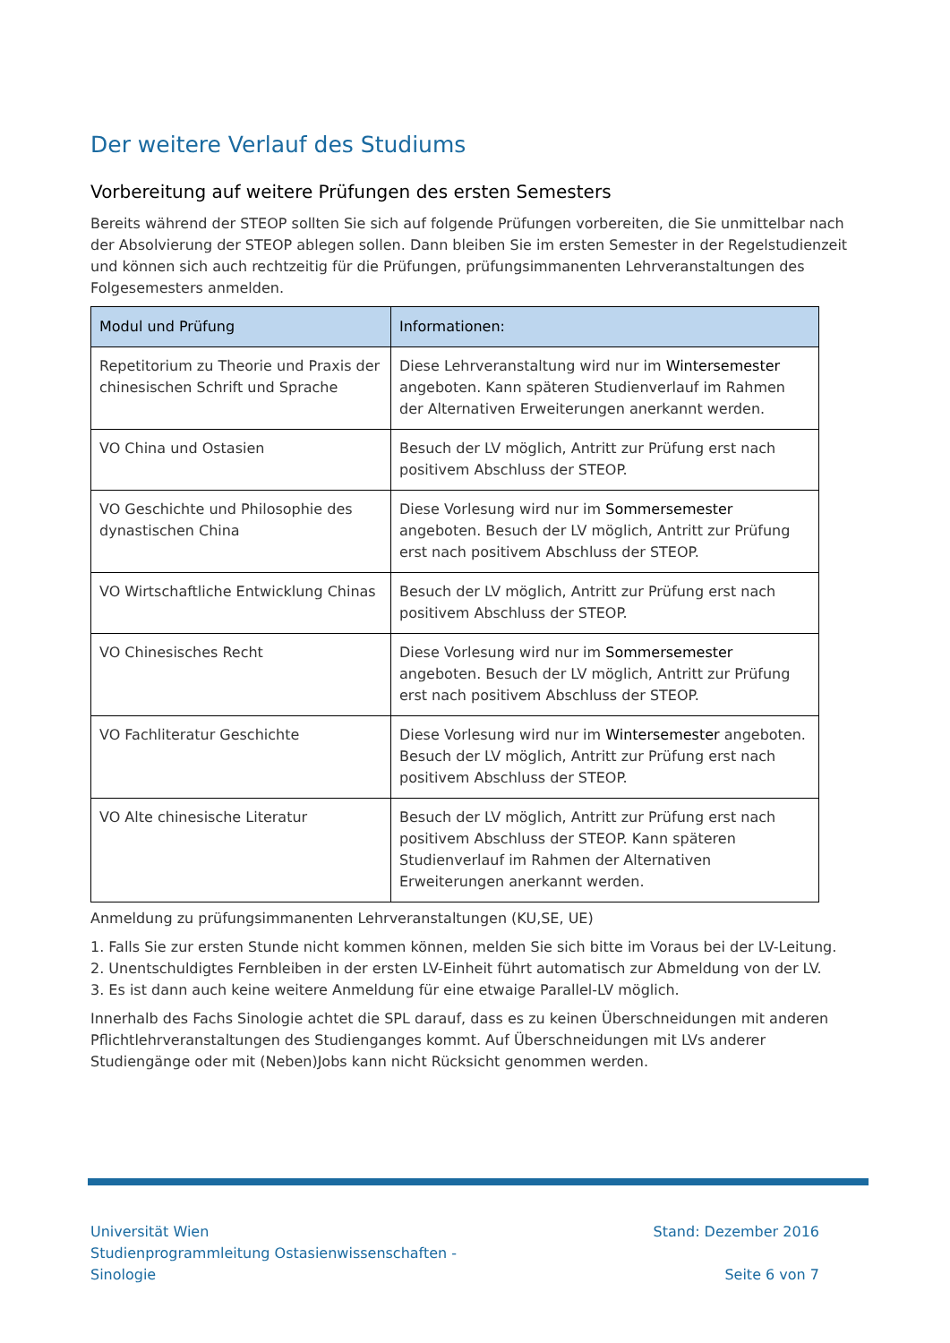Der weitere Verlauf des Studiums
Vorbereitung auf weitere Prüfungen des ersten Semesters
Bereits während der STEOP sollten Sie sich auf folgende Prüfungen vorbereiten, die Sie unmittelbar nach der Absolvierung der STEOP ablegen sollen. Dann bleiben Sie im ersten Semester in der Regelstudienzeit und können sich auch rechtzeitig für die Prüfungen, prüfungsimmanenten Lehrveranstaltungen des Folgesemesters anmelden.
| Modul und Prüfung | Informationen: |
| --- | --- |
| Repetitorium zu Theorie und Praxis der chinesischen Schrift und Sprache | Diese Lehrveranstaltung wird nur im Wintersemester angeboten. Kann späteren Studienverlauf im Rahmen der Alternativen Erweiterungen anerkannt werden. |
| VO China und Ostasien | Besuch der LV möglich, Antritt zur Prüfung erst nach positivem Abschluss der STEOP. |
| VO Geschichte und Philosophie des dynastischen China | Diese Vorlesung wird nur im Sommersemester angeboten. Besuch der LV möglich, Antritt zur Prüfung erst nach positivem Abschluss der STEOP. |
| VO Wirtschaftliche Entwicklung Chinas | Besuch der LV möglich, Antritt zur Prüfung erst nach positivem Abschluss der STEOP. |
| VO Chinesisches Recht | Diese Vorlesung wird nur im Sommersemester angeboten. Besuch der LV möglich, Antritt zur Prüfung erst nach positivem Abschluss der STEOP. |
| VO Fachliteratur Geschichte | Diese Vorlesung wird nur im Wintersemester angeboten. Besuch der LV möglich, Antritt zur Prüfung erst nach positivem Abschluss der STEOP. |
| VO Alte chinesische Literatur | Besuch der LV möglich, Antritt zur Prüfung erst nach positivem Abschluss der STEOP. Kann späteren Studienverlauf im Rahmen der Alternativen Erweiterungen anerkannt werden. |
Anmeldung zu prüfungsimmanenten Lehrveranstaltungen (KU,SE, UE)
1. Falls Sie zur ersten Stunde nicht kommen können, melden Sie sich bitte im Voraus bei der LV-Leitung.
2. Unentschuldigtes Fernbleiben in der ersten LV-Einheit führt automatisch zur Abmeldung von der LV.
3. Es ist dann auch keine weitere Anmeldung für eine etwaige Parallel-LV möglich.
Innerhalb des Fachs Sinologie achtet die SPL darauf, dass es zu keinen Überschneidungen mit anderen Pflichtlehrveranstaltungen des Studienganges kommt. Auf Überschneidungen mit LVs anderer Studiengänge oder mit (Neben)Jobs kann nicht Rücksicht genommen werden.
Universität Wien
Studienprogrammleitung Ostasienwissenschaften -
Sinologie
Stand: Dezember 2016
Seite 6 von 7